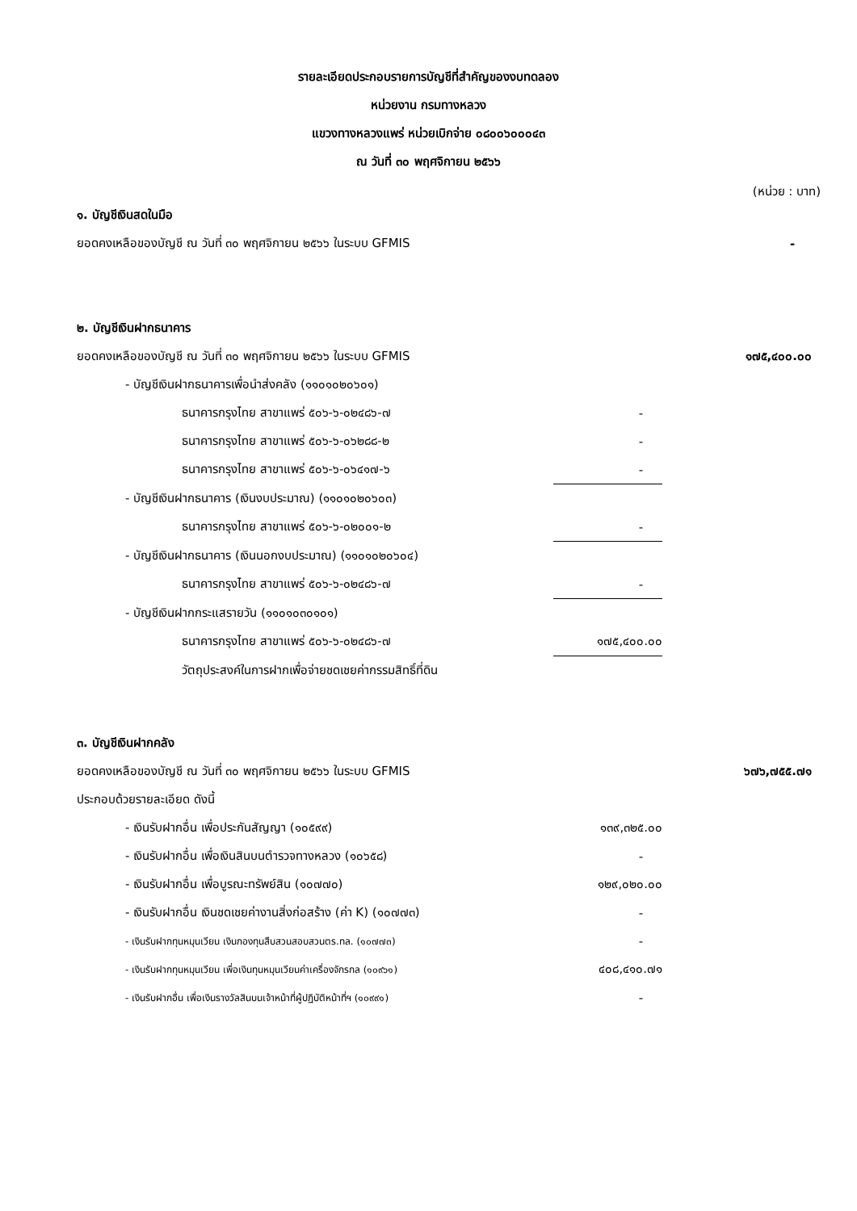รายละเอียดประกอบรายการบัญชีที่สำคัญของงบทดลอง
หน่วยงาน กรมทางหลวง
แขวงทางหลวงแพร่ หน่วยเบิกจ่าย ๐๘๐๐๖๐๐๐๔๓
ณ วันที่ ๓๐ พฤศจิกายน ๒๕๖๖
(หน่วย : บาท)
| ๑. บัญชีเงินสดในมือ | | |
| ยอดคงเหลือของบัญชี ณ วันที่ ๓๐ พฤศจิกายน ๒๕๖๖ ในระบบ GFMIS | | - |
| ๒. บัญชีเงินฝากธนาคาร | | |
| ยอดคงเหลือของบัญชี ณ วันที่ ๓๐ พฤศจิกายน ๒๕๖๖ ในระบบ GFMIS | | ๑๗๕,๔๐๐.๐๐ |
| - บัญชีเงินฝากธนาคารเพื่อนำส่งคลัง (๑๑๐๑๐๒๐๖๐๑) | | |
| ธนาคารกรุงไทย สาขาแพร่ ๕๐๖-๖-๐๒๔๘๖-๗ | - | |
| ธนาคารกรุงไทย สาขาแพร่ ๕๐๖-๖-๐๖๒๘๘-๒ | - | |
| ธนาคารกรุงไทย สาขาแพร่ ๕๐๖-๖-๐๖๔๑๗-๖ | - | |
| - บัญชีเงินฝากธนาคาร (เงินงบประมาณ) (๑๑๐๑๐๒๐๖๐๓) | | |
| ธนาคารกรุงไทย สาขาแพร่ ๕๐๖-๖-๐๒๐๐๑-๒ | - | |
| - บัญชีเงินฝากธนาคาร (เงินนอกงบประมาณ) (๑๑๐๑๐๒๐๖๐๔) | | |
| ธนาคารกรุงไทย สาขาแพร่ ๕๐๖-๖-๐๒๔๘๖-๗ | - | |
| - บัญชีเงินฝากกระแสรายวัน (๑๑๐๑๐๓๐๑๐๑) | | |
| ธนาคารกรุงไทย สาขาแพร่ ๕๐๖-๖-๐๒๔๘๖-๗ | ๑๗๕,๔๐๐.๐๐ | |
| วัตถุประสงค์ในการฝากเพื่อจ่ายชดเชยค่ากรรมสิทธิ์ที่ดิน | | |
| ๓. บัญชีเงินฝากคลัง | | |
| ยอดคงเหลือของบัญชี ณ วันที่ ๓๐ พฤศจิกายน ๒๕๖๖ ในระบบ GFMIS | | ๖๗๖,๗๕๕.๗๑ |
| ประกอบด้วยรายละเอียด ดังนี้ | | |
| - เงินรับฝากอื่น เพื่อประกันสัญญา (๑๐๕๙๙) | ๑๓๙,๓๒๕.๐๐ | |
| - เงินรับฝากอื่น เพื่อเงินสินบนตำรวจทางหลวง (๑๐๖๕๘) | - | |
| - เงินรับฝากอื่น เพื่อบูรณะทรัพย์สิน (๑๐๗๗๐) | ๑๒๙,๐๒๐.๐๐ | |
| - เงินรับฝากอื่น เงินชดเชยค่างานสิ่งก่อสร้าง (ค่า K) (๑๐๗๗๓) | - | |
| - เงินรับฝากทุนหมุนเวียน เงินกองทุนสืบสวนสอบสวนตร.ทล. (๑๐๗๗๓) | - | |
| - เงินรับฝากทุนหมุนเวียน เพื่อเงินทุนหมุนเวียนค่าเครื่องจักรกล (๑๐๙๖๑) | ๔๐๘,๔๑๐.๗๑ | |
| - เงินรับฝากอื่น เพื่อเงินรางวัลสินบนเจ้าหน้าที่ผู้ปฏิบัติหน้าที่ฯ (๑๐๙๙๑) | - | |